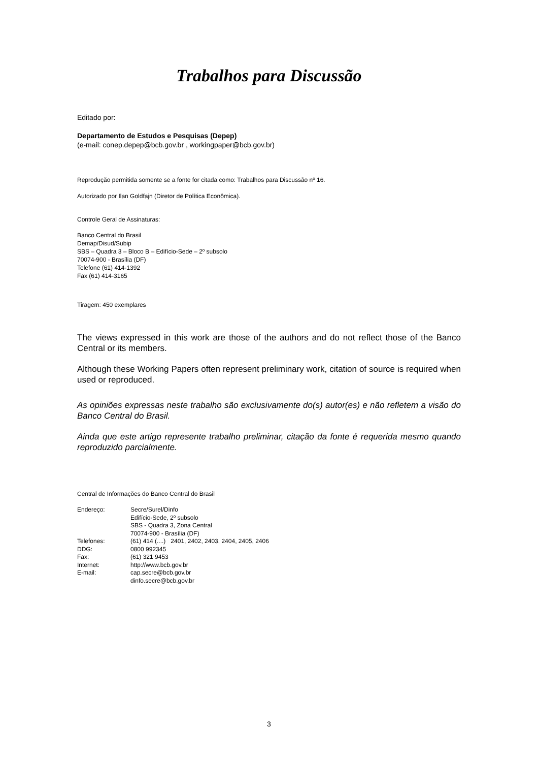Trabalhos para Discussão
Editado por:
Departamento de Estudos e Pesquisas (Depep)
(e-mail: conep.depep@bcb.gov.br , workingpaper@bcb.gov.br)
Reprodução permitida somente se a fonte for citada como: Trabalhos para Discussão nº 16.
Autorizado por Ilan Goldfajn (Diretor de Política Econômica).
Controle Geral de Assinaturas:
Banco Central do Brasil
Demap/Disud/Subip
SBS – Quadra 3 – Bloco B – Edifício-Sede – 2º subsolo
70074-900 - Brasília (DF)
Telefone (61) 414-1392
Fax (61) 414-3165
Tiragem: 450 exemplares
The views expressed in this work are those of the authors and do not reflect those of the Banco Central or its members.
Although these Working Papers often represent preliminary work, citation of source is required when used or reproduced.
As opiniões expressas neste trabalho são exclusivamente do(s) autor(es) e não refletem a visão do Banco Central do Brasil.
Ainda que este artigo represente trabalho preliminar, citação da fonte é requerida mesmo quando reproduzido parcialmente.
Central de Informações do Banco Central do Brasil
| Endereço: | Secre/Surel/Dinfo Edifício-Sede, 2º subsolo SBS - Quadra 3, Zona Central 70074-900 - Brasília (DF) |
| Telefones: | (61) 414 (....) 2401, 2402, 2403, 2404, 2405, 2406 |
| DDG: | 0800 992345 |
| Fax: | (61) 321 9453 |
| Internet: | http://www.bcb.gov.br |
| E-mail: | cap.secre@bcb.gov.br dinfo.secre@bcb.gov.br |
3